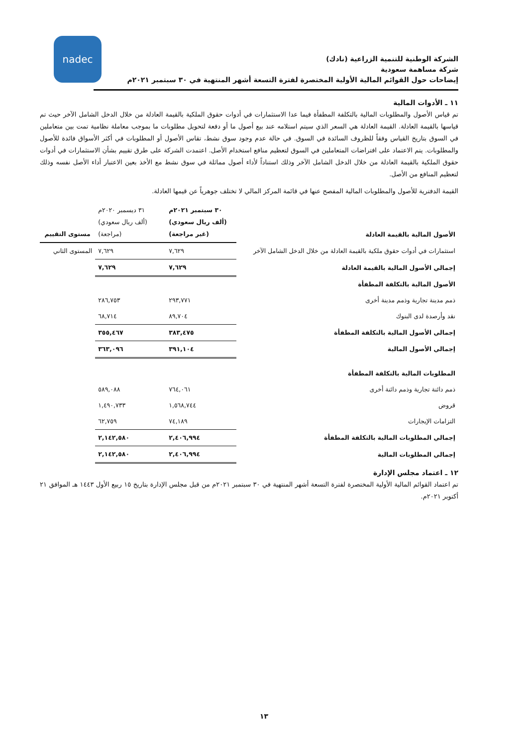nadec
الشركة الوطنية للتنمية الزراعية (نادك)
شركة مساهمة سعودية
إيضاحات حول القوائم المالية الأولية المختصرة لفترة التسعة أشهر المنتهية في ٣٠ سبتمبر ٢٠٢١م
١١ ـ الأدوات المالية
تم قياس الأصول والمطلوبات المالية بالتكلفة المطفأة فيما عدا الاستثمارات في أدوات حقوق الملكية بالقيمة العادلة من خلال الدخل الشامل الآخر حيث تم قياسها بالقيمة العادلة. القيمة العادلة هي السعر الذي سيتم استلامه عند بيع أصول ما أو دفعة لتحويل مطلوبات ما بموجب معاملة نظامية تمت بين متعاملين في السوق بتاريخ القياس وفقاً للظروف السائدة في السوق. في حالة عدم وجود سوق نشط، تقاس الأصول أو المطلوبات في أكثر الأسواق فائدة للأصول والمطلوبات. يتم الاعتماد على افتراضات المتعاملين في السوق لتعظيم منافع استخدام الأصل. اعتمدت الشركة على طرق تقييم بشأن الاستثمارات في أدوات حقوق الملكية بالقيمة العادلة من خلال الدخل الشامل الآخر وذلك استناداً لأداء أصول مماثلة في سوق نشط مع الأخذ بعين الاعتبار أداء الأصل نفسه وذلك لتعظيم المنافع من الأصل.
القيمة الدفترية للأصول والمطلوبات المالية المفصح عنها في قائمة المركز المالي لا تختلف جوهرياً عن قيمها العادلة.
| الأصول المالية بالقيمة العادلة | ٣٠ سبتمبر ٢٠٢١م (ألف ريال سعودي) (غير مراجعة) | ٣١ ديسمبر ٢٠٢٠م (ألف ريال سعودي) (مراجعة) | مستوى التقييم |
| --- | --- | --- | --- |
| استثمارات في أدوات حقوق ملكية بالقيمة العادلة من خلال الدخل الشامل الآخر | ٧,٦٢٩ | ٧,٦٢٩ | المستوى الثاني |
| إجمالي الأصول المالية بالقيمة العادلة | ٧,٦٢٩ | ٧,٦٢٩ | |
| الأصول المالية بالتكلفة المطفأة | | | |
| ذمم مدينة تجارية وذمم مدينة أخرى | ٢٩٣,٧٧١ | ٢٨٦,٧٥٣ | |
| نقد وأرصدة لدى البنوك | ٨٩,٧٠٤ | ٦٨,٧١٤ | |
| إجمالي الأصول المالية بالتكلفة المطفأة | ٣٨٣,٤٧٥ | ٣٥٥,٤٦٧ | |
| إجمالي الأصول المالية | ٣٩١,١٠٤ | ٣٦٣,٠٩٦ | |
| المطلوبات المالية بالتكلفة المطفأة | | | |
| ذمم دائنة تجارية وذمم دائنة أخرى | ٧٦٤,٠٦١ | ٥٨٩,٠٨٨ | |
| قروض | ١,٥٦٨,٧٤٤ | ١,٤٩٠,٧٣٣ | |
| التزامات الإيجارات | ٧٤,١٨٩ | ٦٢,٧٥٩ | |
| إجمالي المطلوبات المالية بالتكلفة المطفأة | ٢,٤٠٦,٩٩٤ | ٢,١٤٢,٥٨٠ | |
| إجمالي المطلوبات المالية | ٢,٤٠٦,٩٩٤ | ٢,١٤٢,٥٨٠ | |
١٢ ـ اعتماد مجلس الإدارة
تم اعتماد القوائم المالية الأولية المختصرة لفترة التسعة أشهر المنتهية في ٣٠ سبتمبر ٢٠٢١م من قبل مجلس الإدارة بتاريخ ١٥ ربيع الأول ١٤٤٣ هـ الموافق ٢١ أكتوبر ٢٠٢١م.
١٣